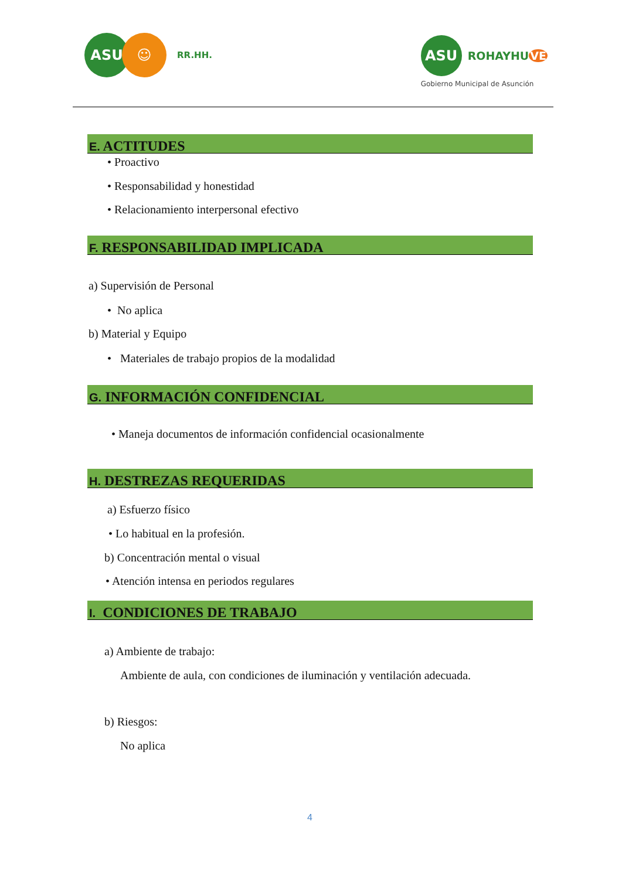ASU ☺
RR.HH.
ASU
ROHAYHUVE
Gobierno Municipal de Asunción
E. ACTITUDES
• Proactivo
• Responsabilidad y honestidad
• Relacionamiento interpersonal efectivo
F. RESPONSABILIDAD IMPLICADA
a) Supervisión de Personal
• No aplica
b) Material y Equipo
• Materiales de trabajo propios de la modalidad
G. INFORMACIÓN CONFIDENCIAL
• Maneja documentos de información confidencial ocasionalmente
H. DESTREZAS REQUERIDAS
a) Esfuerzo físico
• Lo habitual en la profesión.
b) Concentración mental o visual
• Atención intensa en periodos regulares
I. CONDICIONES DE TRABAJO
a) Ambiente de trabajo:
Ambiente de aula, con condiciones de iluminación y ventilación adecuada.
b) Riesgos:
No aplica
4